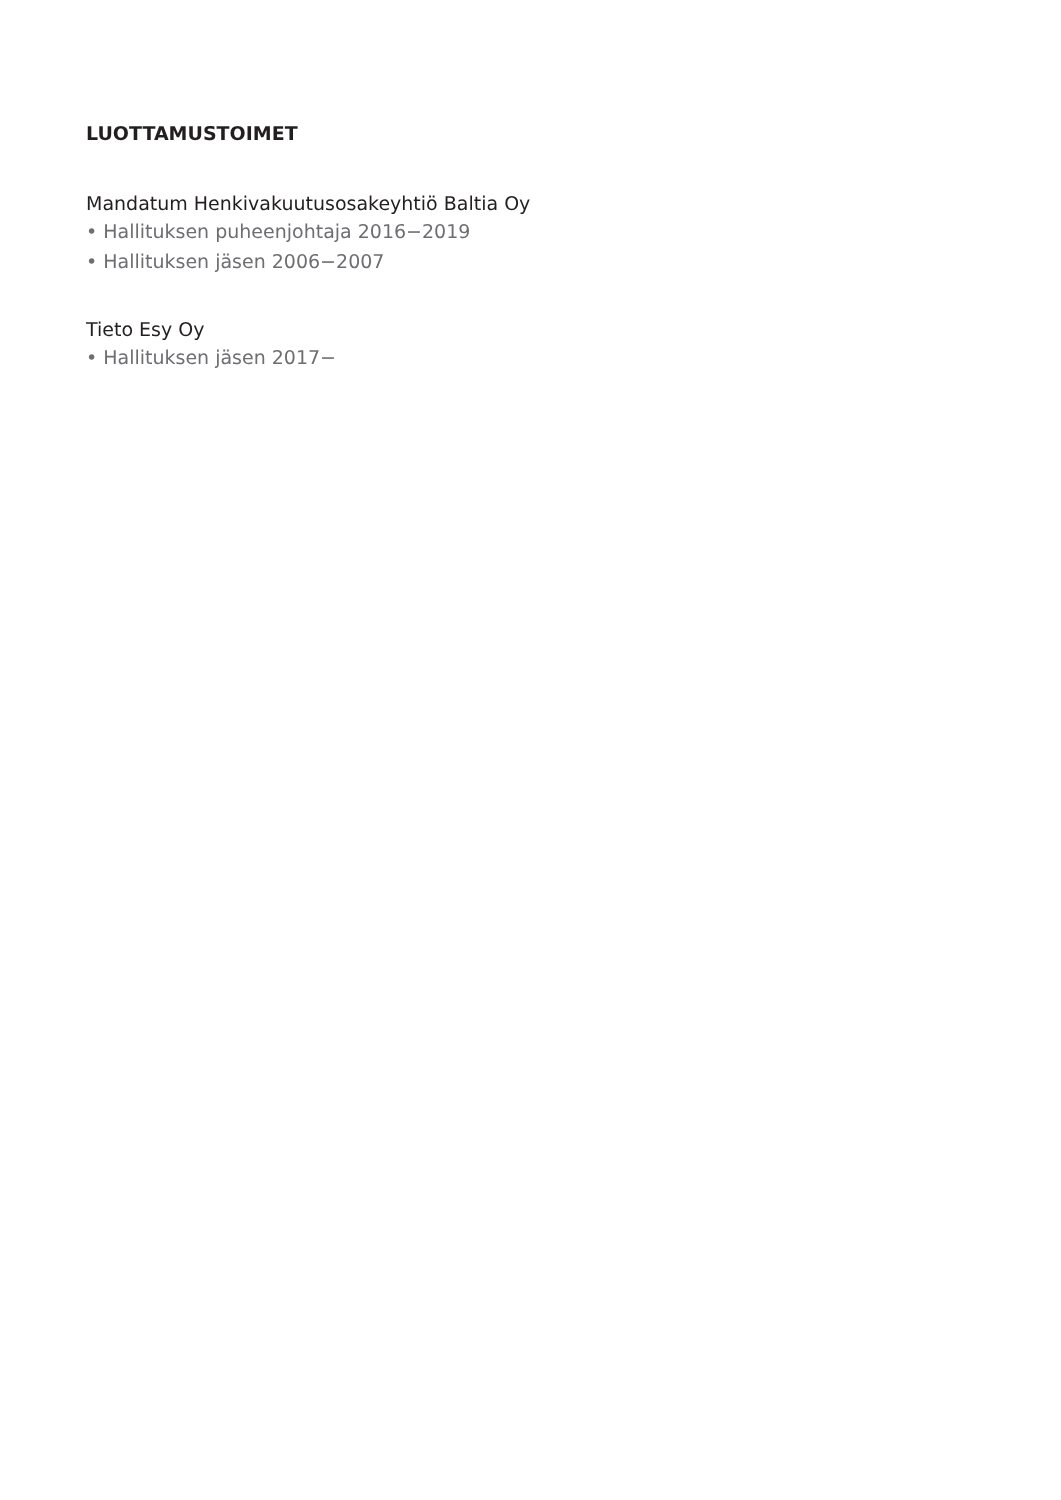LUOTTAMUSTOIMET
Mandatum Henkivakuutusosakeyhtiö Baltia Oy
• Hallituksen puheenjohtaja 2016−2019
• Hallituksen jäsen 2006−2007
Tieto Esy Oy
• Hallituksen jäsen 2017−